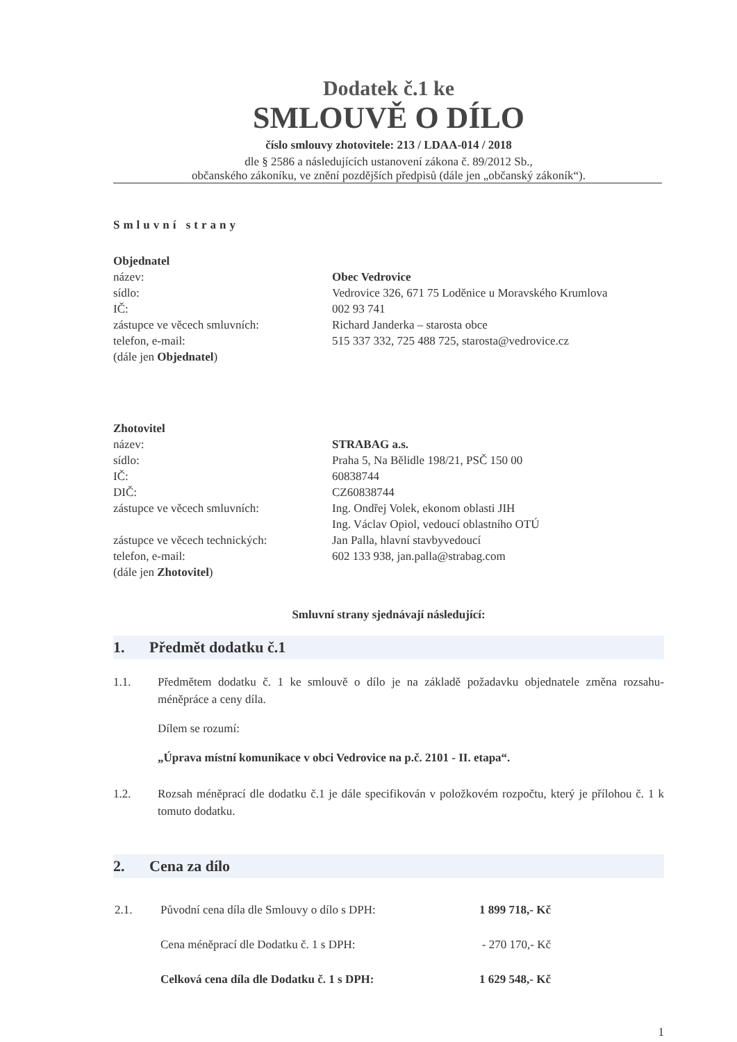Dodatek č.1 ke
SMLOUVĚ O DÍLO
číslo smlouvy zhotovitele: 213 / LDAA-014 / 2018
dle § 2586 a následujících ustanovení zákona č. 89/2012 Sb.,
občanského zákoníku, ve znění pozdějších předpisů (dále jen „občanský zákoník“).
Smluvní strany
| Objednatel | |
| název: | Obec Vedrovice |
| sídlo: | Vedrovice 326, 671 75 Loděnice u Moravského Krumlova |
| IČ: | 002 93 741 |
| zástupce ve věcech smluvních: | Richard Janderka – starosta obce |
| telefon, e-mail: | 515 337 332, 725 488 725, starosta@vedrovice.cz |
| (dále jen Objednatel ) | |
| Zhotovitel | |
| název: | STRABAG a.s. |
| sídlo: | Praha 5, Na Bělidle 198/21, PSČ 150 00 |
| IČ: | 60838744 |
| DIČ: | CZ60838744 |
| zástupce ve věcech smluvních: | Ing. Ondřej Volek, ekonom oblasti JIH Ing. Václav Opiol, vedoucí oblastního OTÚ |
| zástupce ve věcech technických: | Jan Palla, hlavní stavbyvedoucí |
| telefon, e-mail: | 602 133 938, jan.palla@strabag.com |
| (dále jen Zhotovitel ) | |
Smluvní strany sjednávají následující:
1. Předmět dodatku č.1
1.1. Předmětem dodatku č. 1 ke smlouvě o dílo je na základě požadavku objednatele změna rozsahu-méněpráce a ceny díla.
Dílem se rozumí:
„Úprava místní komunikace v obci Vedrovice na p.č. 2101 - II. etapa“.
1.2. Rozsah méněprací dle dodatku č.1 je dále specifikován v položkovém rozpočtu, který je přílohou č. 1 k tomuto dodatku.
2. Cena za dílo
| 2.1. | Původní cena díla dle Smlouvy o dílo s DPH: | 1 899 718,- Kč |
| | Cena méněprací dle Dodatku č. 1 s DPH: | - 270 170,- Kč |
| | Celková cena díla dle Dodatku č. 1 s DPH: | 1 629 548,- Kč |
1